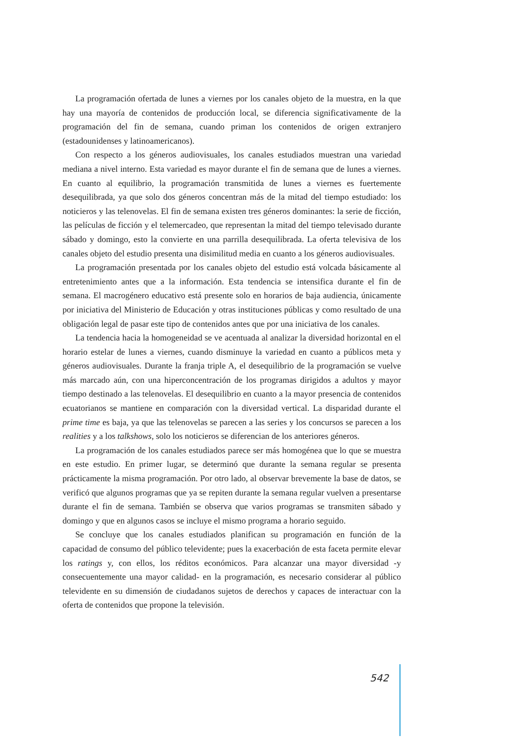La programación ofertada de lunes a viernes por los canales objeto de la muestra, en la que hay una mayoría de contenidos de producción local, se diferencia significativamente de la programación del fin de semana, cuando priman los contenidos de origen extranjero (estadounidenses y latinoamericanos).
Con respecto a los géneros audiovisuales, los canales estudiados muestran una variedad mediana a nivel interno. Esta variedad es mayor durante el fin de semana que de lunes a viernes. En cuanto al equilibrio, la programación transmitida de lunes a viernes es fuertemente desequilibrada, ya que solo dos géneros concentran más de la mitad del tiempo estudiado: los noticieros y las telenovelas. El fin de semana existen tres géneros dominantes: la serie de ficción, las películas de ficción y el telemercadeo, que representan la mitad del tiempo televisado durante sábado y domingo, esto la convierte en una parrilla desequilibrada. La oferta televisiva de los canales objeto del estudio presenta una disimilitud media en cuanto a los géneros audiovisuales.
La programación presentada por los canales objeto del estudio está volcada básicamente al entretenimiento antes que a la información. Esta tendencia se intensifica durante el fin de semana. El macrogénero educativo está presente solo en horarios de baja audiencia, únicamente por iniciativa del Ministerio de Educación y otras instituciones públicas y como resultado de una obligación legal de pasar este tipo de contenidos antes que por una iniciativa de los canales.
La tendencia hacia la homogeneidad se ve acentuada al analizar la diversidad horizontal en el horario estelar de lunes a viernes, cuando disminuye la variedad en cuanto a públicos meta y géneros audiovisuales. Durante la franja triple A, el desequilibrio de la programación se vuelve más marcado aún, con una hiperconcentración de los programas dirigidos a adultos y mayor tiempo destinado a las telenovelas. El desequilibrio en cuanto a la mayor presencia de contenidos ecuatorianos se mantiene en comparación con la diversidad vertical. La disparidad durante el prime time es baja, ya que las telenovelas se parecen a las series y los concursos se parecen a los realities y a los talkshows, solo los noticieros se diferencian de los anteriores géneros.
La programación de los canales estudiados parece ser más homogénea que lo que se muestra en este estudio. En primer lugar, se determinó que durante la semana regular se presenta prácticamente la misma programación. Por otro lado, al observar brevemente la base de datos, se verificó que algunos programas que ya se repiten durante la semana regular vuelven a presentarse durante el fin de semana. También se observa que varios programas se transmiten sábado y domingo y que en algunos casos se incluye el mismo programa a horario seguido.
Se concluye que los canales estudiados planifican su programación en función de la capacidad de consumo del público televidente; pues la exacerbación de esta faceta permite elevar los ratings y, con ellos, los réditos económicos. Para alcanzar una mayor diversidad -y consecuentemente una mayor calidad- en la programación, es necesario considerar al público televidente en su dimensión de ciudadanos sujetos de derechos y capaces de interactuar con la oferta de contenidos que propone la televisión.
542